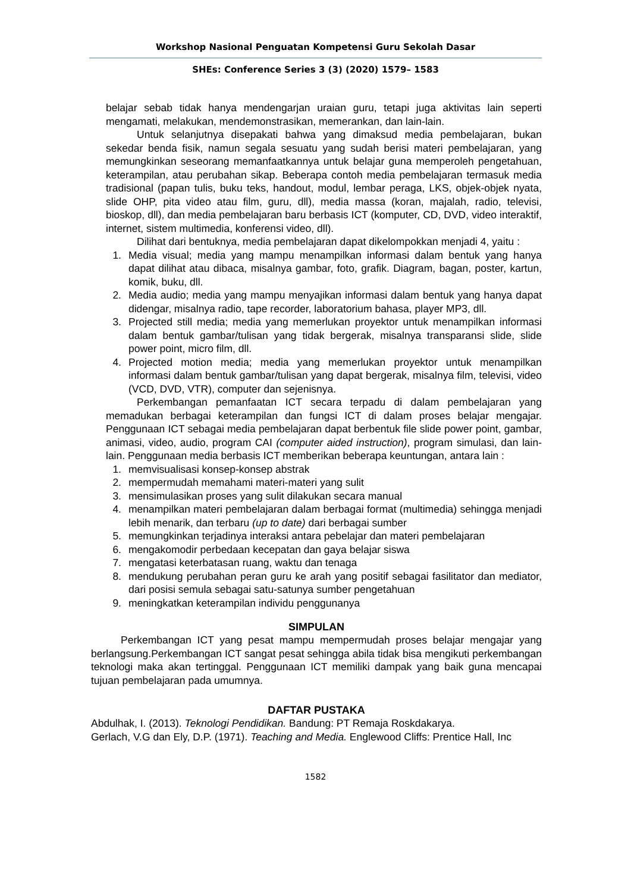Workshop Nasional Penguatan Kompetensi Guru Sekolah Dasar
SHEs: Conference Series 3 (3) (2020) 1579– 1583
belajar sebab tidak hanya mendengarjan uraian guru, tetapi juga aktivitas lain seperti mengamati, melakukan, mendemonstrasikan, memerankan, dan lain-lain.
Untuk selanjutnya disepakati bahwa yang dimaksud media pembelajaran, bukan sekedar benda fisik, namun segala sesuatu yang sudah berisi materi pembelajaran, yang memungkinkan seseorang memanfaatkannya untuk belajar guna memperoleh pengetahuan, keterampilan, atau perubahan sikap. Beberapa contoh media pembelajaran termasuk media tradisional (papan tulis, buku teks, handout, modul, lembar peraga, LKS, objek-objek nyata, slide OHP, pita video atau film, guru, dll), media massa (koran, majalah, radio, televisi, bioskop, dll), dan media pembelajaran baru berbasis ICT (komputer, CD, DVD, video interaktif, internet, sistem multimedia, konferensi video, dll).
Dilihat dari bentuknya, media pembelajaran dapat dikelompokkan menjadi 4, yaitu :
1. Media visual; media yang mampu menampilkan informasi dalam bentuk yang hanya dapat dilihat atau dibaca, misalnya gambar, foto, grafik. Diagram, bagan, poster, kartun, komik, buku, dll.
2. Media audio; media yang mampu menyajikan informasi dalam bentuk yang hanya dapat didengar, misalnya radio, tape recorder, laboratorium bahasa, player MP3, dll.
3. Projected still media; media yang memerlukan proyektor untuk menampilkan informasi dalam bentuk gambar/tulisan yang tidak bergerak, misalnya transparansi slide, slide power point, micro film, dll.
4. Projected motion media; media yang memerlukan proyektor untuk menampilkan informasi dalam bentuk gambar/tulisan yang dapat bergerak, misalnya film, televisi, video (VCD, DVD, VTR), computer dan sejenisnya.
Perkembangan pemanfaatan ICT secara terpadu di dalam pembelajaran yang memadukan berbagai keterampilan dan fungsi ICT di dalam proses belajar mengajar. Penggunaan ICT sebagai media pembelajaran dapat berbentuk file slide power point, gambar, animasi, video, audio, program CAI (computer aided instruction), program simulasi, dan lain-lain. Penggunaan media berbasis ICT memberikan beberapa keuntungan, antara lain :
1. memvisualisasi konsep-konsep abstrak
2. mempermudah memahami materi-materi yang sulit
3. mensimulasikan proses yang sulit dilakukan secara manual
4. menampilkan materi pembelajaran dalam berbagai format (multimedia) sehingga menjadi lebih menarik, dan terbaru (up to date) dari berbagai sumber
5. memungkinkan terjadinya interaksi antara pebelajar dan materi pembelajaran
6. mengakomodir perbedaan kecepatan dan gaya belajar siswa
7. mengatasi keterbatasan ruang, waktu dan tenaga
8. mendukung perubahan peran guru ke arah yang positif sebagai fasilitator dan mediator, dari posisi semula sebagai satu-satunya sumber pengetahuan
9. meningkatkan keterampilan individu penggunanya
SIMPULAN
Perkembangan ICT yang pesat mampu mempermudah proses belajar mengajar yang berlangsung.Perkembangan ICT sangat pesat sehingga abila tidak bisa mengikuti perkembangan teknologi maka akan tertinggal. Penggunaan ICT memiliki dampak yang baik guna mencapai tujuan pembelajaran pada umumnya.
DAFTAR PUSTAKA
Abdulhak, I. (2013). Teknologi Pendidikan. Bandung: PT Remaja Roskdakarya.
Gerlach, V.G dan Ely, D.P. (1971). Teaching and Media. Englewood Cliffs: Prentice Hall, Inc
1582